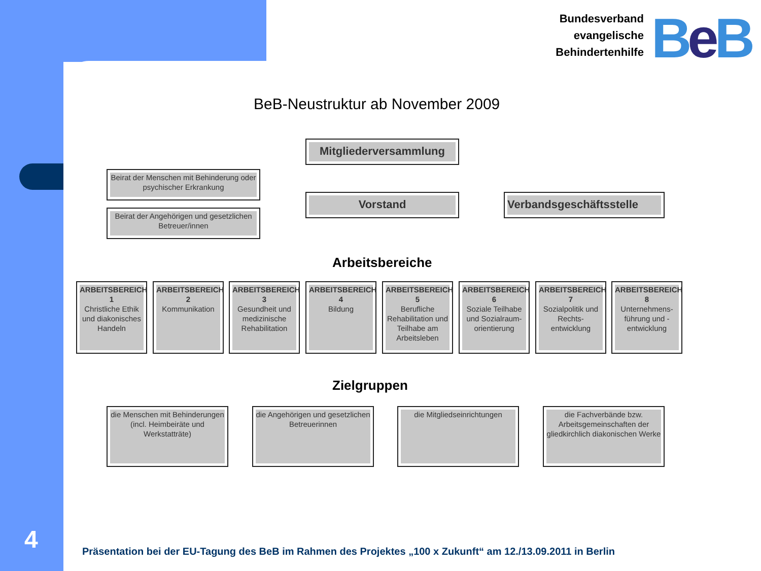Bundesverband
evangelische
Behindertenhilfe
Be B
BeB-Neustruktur ab November 2009
Mitgliederversammlung
Beirat der Menschen mit Behinderung oder psychischer Erkrankung
Vorstand Verbandsgeschäftsstelle
Beirat der Angehörigen und gesetzlichen Betreuer/innen
Arbeitsbereiche
ARBEITSBEREICH 1
Christliche Ethik und diakonisches Handeln
ARBEITSBEREICH 2
Kommunikation
ARBEITSBEREICH 3
Gesundheit und medizinische Rehabilitation
ARBEITSBEREICH 4
Bildung
ARBEITSBEREICH 5
Berufliche Rehabilitation und Teilhabe am Arbeitsleben
ARBEITSBEREICH 6
Soziale Teilhabe und Sozialraum-orientierung
ARBEITSBEREICH 7
Sozialpolitik und Rechts-entwicklung
ARBEITSBEREICH 8
Unternehmens-führung und -entwicklung
Zielgruppen
die Menschen mit Behinderungen (incl. Heimbeiräte und Werkstatträte)
die Angehörigen und gesetzlichen Betreuerinnen
die Mitgliedseinrichtungen
die Fachverbände bzw. Arbeitsgemeinschaften der gliedkirchlich diakonischen Werke
4
Präsentation bei der EU-Tagung des BeB im Rahmen des Projektes „100 x Zukunft“ am 12./13.09.2011 in Berlin